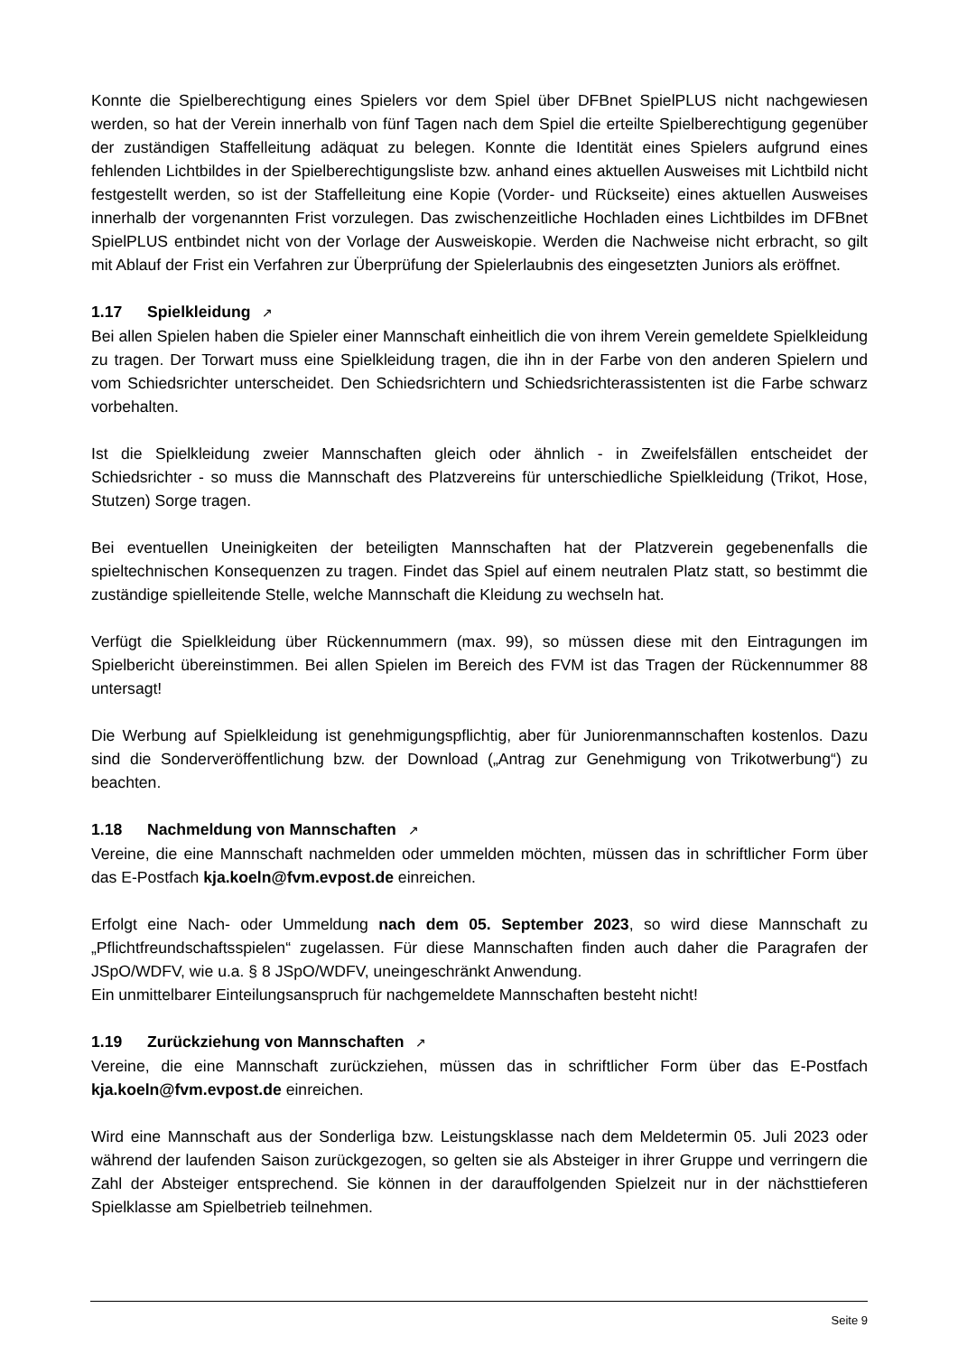Konnte die Spielberechtigung eines Spielers vor dem Spiel über DFBnet SpielPLUS nicht nachgewiesen werden, so hat der Verein innerhalb von fünf Tagen nach dem Spiel die erteilte Spielberechtigung gegenüber der zuständigen Staffelleitung adäquat zu belegen. Konnte die Identität eines Spielers aufgrund eines fehlenden Lichtbildes in der Spielberechtigungsliste bzw. anhand eines aktuellen Ausweises mit Lichtbild nicht festgestellt werden, so ist der Staffelleitung eine Kopie (Vorder- und Rückseite) eines aktuellen Ausweises innerhalb der vorgenannten Frist vorzulegen. Das zwischenzeitliche Hochladen eines Lichtbildes im DFBnet SpielPLUS entbindet nicht von der Vorlage der Ausweiskopie. Werden die Nachweise nicht erbracht, so gilt mit Ablauf der Frist ein Verfahren zur Überprüfung der Spielerlaubnis des eingesetzten Juniors als eröffnet.
1.17 Spielkleidung ↗
Bei allen Spielen haben die Spieler einer Mannschaft einheitlich die von ihrem Verein gemeldete Spielkleidung zu tragen. Der Torwart muss eine Spielkleidung tragen, die ihn in der Farbe von den anderen Spielern und vom Schiedsrichter unterscheidet. Den Schiedsrichtern und Schiedsrichterassistenten ist die Farbe schwarz vorbehalten.
Ist die Spielkleidung zweier Mannschaften gleich oder ähnlich - in Zweifelsfällen entscheidet der Schiedsrichter - so muss die Mannschaft des Platzvereins für unterschiedliche Spielkleidung (Trikot, Hose, Stutzen) Sorge tragen.
Bei eventuellen Uneinigkeiten der beteiligten Mannschaften hat der Platzverein gegebenenfalls die spieltechnischen Konsequenzen zu tragen. Findet das Spiel auf einem neutralen Platz statt, so bestimmt die zuständige spielleitende Stelle, welche Mannschaft die Kleidung zu wechseln hat.
Verfügt die Spielkleidung über Rückennummern (max. 99), so müssen diese mit den Eintragungen im Spielbericht übereinstimmen. Bei allen Spielen im Bereich des FVM ist das Tragen der Rückennummer 88 untersagt!
Die Werbung auf Spielkleidung ist genehmigungspflichtig, aber für Juniorenmannschaften kostenlos. Dazu sind die Sonderveröffentlichung bzw. der Download („Antrag zur Genehmigung von Trikotwerbung“) zu beachten.
1.18 Nachmeldung von Mannschaften ↗
Vereine, die eine Mannschaft nachmelden oder ummelden möchten, müssen das in schriftlicher Form über das E-Postfach kja.koeln@fvm.evpost.de einreichen.
Erfolgt eine Nach- oder Ummeldung nach dem 05. September 2023, so wird diese Mannschaft zu „Pflichtfreundschaftsspielen“ zugelassen. Für diese Mannschaften finden auch daher die Paragrafen der JSpO/WDFV, wie u.a. § 8 JSpO/WDFV, uneingeschränkt Anwendung.
Ein unmittelbarer Einteilungsanspruch für nachgemeldete Mannschaften besteht nicht!
1.19 Zurückziehung von Mannschaften ↗
Vereine, die eine Mannschaft zurückziehen, müssen das in schriftlicher Form über das E-Postfach kja.koeln@fvm.evpost.de einreichen.
Wird eine Mannschaft aus der Sonderliga bzw. Leistungsklasse nach dem Meldetermin 05. Juli 2023 oder während der laufenden Saison zurückgezogen, so gelten sie als Absteiger in ihrer Gruppe und verringern die Zahl der Absteiger entsprechend. Sie können in der darauffolgenden Spielzeit nur in der nächsttieferen Spielklasse am Spielbetrieb teilnehmen.
Seite 9